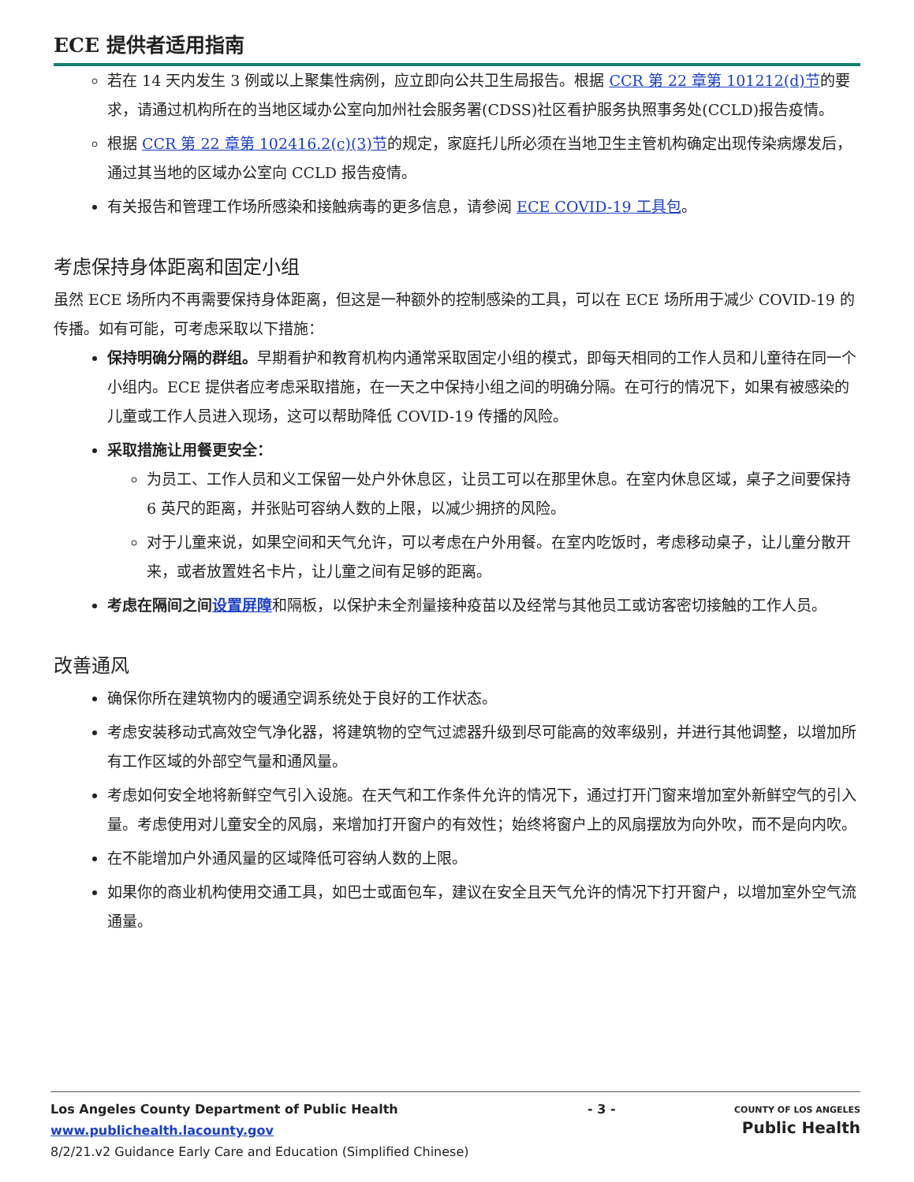ECE 提供者适用指南
若在 14 天内发生 3 例或以上聚集性病例，应立即向公共卫生局报告。根据 CCR 第 22 章第 101212(d)节的要求，请通过机构所在的当地区域办公室向加州社会服务署(CDSS)社区看护服务执照事务处(CCLD)报告疫情。
根据 CCR 第 22 章第 102416.2(c)(3)节的规定，家庭托儿所必须在当地卫生主管机构确定出现传染病爆发后，通过其当地的区域办公室向 CCLD 报告疫情。
有关报告和管理工作场所感染和接触病毒的更多信息，请参阅 ECE COVID-19 工具包。
考虑保持身体距离和固定小组
虽然 ECE 场所内不再需要保持身体距离，但这是一种额外的控制感染的工具，可以在 ECE 场所用于减少 COVID-19 的传播。如有可能，可考虑采取以下措施：
保持明确分隔的群组。早期看护和教育机构内通常采取固定小组的模式，即每天相同的工作人员和儿童待在同一个小组内。ECE 提供者应考虑采取措施，在一天之中保持小组之间的明确分隔。在可行的情况下，如果有被感染的儿童或工作人员进入现场，这可以帮助降低 COVID-19 传播的风险。
采取措施让用餐更安全：
为员工、工作人员和义工保留一处户外休息区，让员工可以在那里休息。在室内休息区域，桌子之间要保持 6 英尺的距离，并张贴可容纳人数的上限，以减少拥挤的风险。
对于儿童来说，如果空间和天气允许，可以考虑在户外用餐。在室内吃饭时，考虑移动桌子，让儿童分散开来，或者放置姓名卡片，让儿童之间有足够的距离。
考虑在隔间之间设置屏障和隔板，以保护未全剂量接种疫苗以及经常与其他员工或访客密切接触的工作人员。
改善通风
确保你所在建筑物内的暖通空调系统处于良好的工作状态。
考虑安装移动式高效空气净化器，将建筑物的空气过滤器升级到尽可能高的效率级别，并进行其他调整，以增加所有工作区域的外部空气量和通风量。
考虑如何安全地将新鲜空气引入设施。在天气和工作条件允许的情况下，通过打开门窗来增加室外新鲜空气的引入量。考虑使用对儿童安全的风扇，来增加打开窗户的有效性；始终将窗户上的风扇摆放为向外吹，而不是向内吹。
在不能增加户外通风量的区域降低可容纳人数的上限。
如果你的商业机构使用交通工具，如巴士或面包车，建议在安全且天气允许的情况下打开窗户，以增加室外空气流通量。
Los Angeles County Department of Public Health
www.publichealth.lacounty.gov
8/2/21.v2 Guidance Early Care and Education (Simplified Chinese)
- 3 -
COUNTY OF LOS ANGELES
Public Health